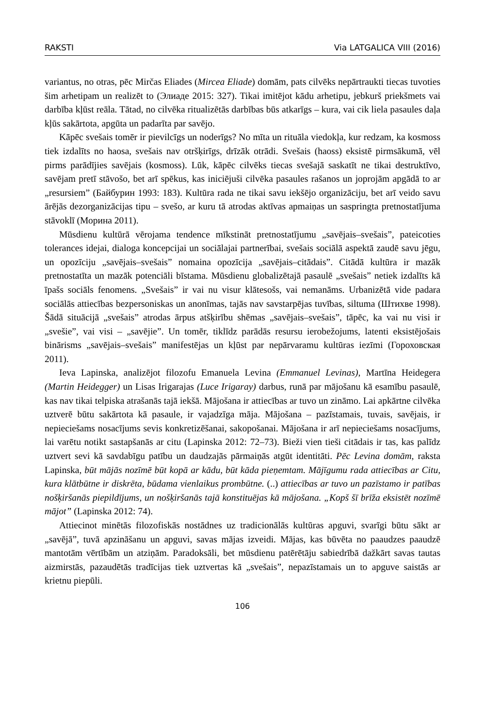RAKSTI Via LATGALICA VIII (2016)
variantus, no otras, pēc Mirčas Eliades (Mircea Eliade) domām, pats cilvēks nepārtraukti tiecas tuvoties šim arhetipam un realizēt to (Элиаде 2015: 327). Tikai imitējot kādu arhetipu, jebkurš priekšmets vai darbība kļūst reāla. Tātad, no cilvēka ritualizētās darbības būs atkarīgs – kura, vai cik liela pasaules daļa kļūs sakārtota, apgūta un padarīta par savējo.
Kāpēc svešais tomēr ir pievilcīgs un noderīgs? No mīta un rituāla viedokļa, kur redzam, ka kosmoss tiek izdalīts no haosa, svešais nav otršķirīgs, drīzāk otrādi. Svešais (haoss) eksistē pirmsākumā, vēl pirms parādījies savējais (kosmoss). Lūk, kāpēc cilvēks tiecas svešajā saskatīt ne tikai destruktīvo, savējam pretī stāvošo, bet arī spēkus, kas iniciējuši cilvēka pasaules rašanos un joprojām apgādā to ar „resursiem” (Байбурин 1993: 183). Kultūra rada ne tikai savu iekšējo organizāciju, bet arī veido savu ārējās dezorganizācijas tipu – svešo, ar kuru tā atrodas aktīvas apmaiņas un saspringta pretnostatījuma stāvoklī (Морина 2011).
Mūsdienu kultūrā vērojama tendence mīkstināt pretnostatījumu „savējais–svešais”, pateicoties tolerances idejai, dialoga koncepcijai un sociālajai partnerībai, svešais sociālā aspektā zaudē savu jēgu, un opozīciju „savējais–svešais” nomaina opozīcija „savējais–citādais”. Citādā kultūra ir mazāk pretnostatīta un mazāk potenciāli bīstama. Mūsdienu globalizētajā pasaulē „svešais” netiek izdalīts kā īpašs sociāls fenomens. „Svešais” ir vai nu visur klātesošs, vai nemanāms. Urbanizētā vide padara sociālās attiecības bezpersoniskas un anonīmas, tajās nav savstarpējas tuvības, siltuma (Штихве 1998). Šādā situācijā „svešais” atrodas ārpus atšķirību shēmas „savējais–svešais”, tāpēc, ka vai nu visi ir „svešie”, vai visi – „savējie”. Un tomēr, tiklīdz parādās resursu ierobežojums, latenti eksistējošais binārisms „savējais–svešais” manifestējas un kļūst par nepārvaramu kultūras iezīmi (Гороховская 2011).
Ieva Lapinska, analizējot filozofu Emanuela Levina (Emmanuel Levinas), Martīna Heidegera (Martin Heidegger) un Lisas Irigarajas (Luce Irigaray) darbus, runā par mājošanu kā esamību pasaulē, kas nav tikai telpiska atrašanās tajā iekšā. Mājošana ir attiecības ar tuvo un zināmo. Lai apkārtne cilvēka uztverē būtu sakārtota kā pasaule, ir vajadzīga māja. Mājošana – pazīstamais, tuvais, savējais, ir nepieciešams nosacījums sevis konkretizēšanai, sakopošanai. Mājošana ir arī nepieciešams nosacījums, lai varētu notikt sastapšanās ar citu (Lapinska 2012: 72–73). Bieži vien tieši citādais ir tas, kas palīdz uztvert sevi kā savdabīgu patību un daudzajās pārmaiņās atgūt identitāti. Pēc Levina domām, raksta Lapinska, būt mājās nozīmē būt kopā ar kādu, būt kāda pieņemtam. Mājīgumu rada attiecības ar Citu, kura klātbūtne ir diskrēta, būdama vienlaikus prombūtne. (..) attiecības ar tuvo un pazīstamo ir patības nošķiršanās piepildījums, un nošķiršanās tajā konstituējas kā mājošana. „Kopš šī brīža eksistēt nozīmē mājot” (Lapinska 2012: 74).
Attiecinot minētās filozofiskās nostādnes uz tradicionālās kultūras apguvi, svarīgi būtu sākt ar „savējā”, tuvā apzināšanu un apguvi, savas mājas izveidi. Mājas, kas būvēta no paaudzes paaudzē mantotām vērtībām un atziņām. Paradoksāli, bet mūsdienu patērētāju sabiedrībā dažkārt savas tautas aizmirstās, pazaudētās tradīcijas tiek uztvertas kā „svešais”, nepazīstamais un to apguve saistās ar krietnu piepūli.
106